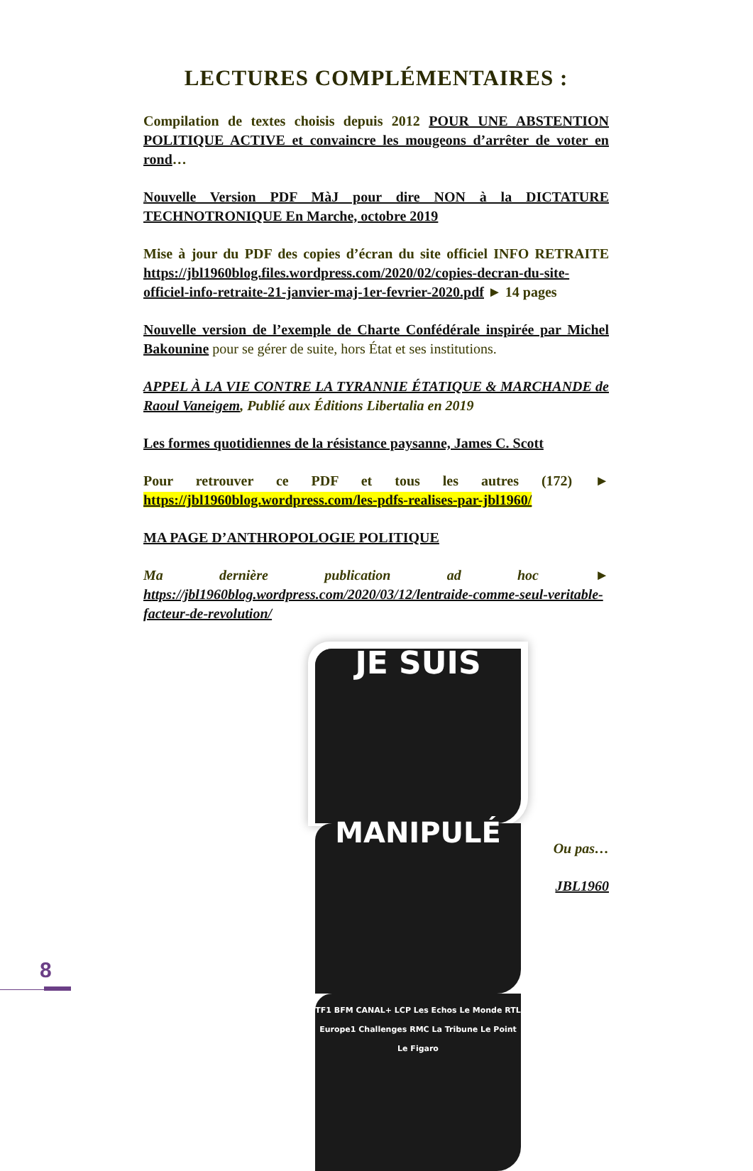LECTURES COMPLÉMENTAIRES :
Compilation de textes choisis depuis 2012 POUR UNE ABSTENTION POLITIQUE ACTIVE et convaincre les mougeons d’arrêter de voter en rond…
Nouvelle Version PDF MàJ pour dire NON à la DICTATURE TECHNOTRONIQUE En Marche, octobre 2019
Mise à jour du PDF des copies d’écran du site officiel INFO RETRAITE https://jbl1960blog.files.wordpress.com/2020/02/copies-decran-du-site-officiel-info-retraite-21-janvier-maj-1er-fevrier-2020.pdf ► 14 pages
Nouvelle version de l’exemple de Charte Confédérale inspirée par Michel Bakounine pour se gérer de suite, hors État et ses institutions.
APPEL À LA VIE CONTRE LA TYRANNIE ÉTATIQUE & MARCHANDE de Raoul Vaneigem, Publié aux Éditions Libertalia en 2019
Les formes quotidiennes de la résistance paysanne, James C. Scott
Pour retrouver ce PDF et tous les autres (172) ► https://jbl1960blog.wordpress.com/les-pdfs-realises-par-jbl1960/
MA PAGE D’ANTHROPOLOGIE POLITIQUE
Ma dernière publication ad hoc ► https://jbl1960blog.wordpress.com/2020/03/12/lentraide-comme-seul-veritable-facteur-de-revolution/
JE SUIS
MANIPULÉ
TF1 BFM CANAL+ LCP Les Echos Le Monde RTL Europe1 Challenges RMC La Tribune Le Point Le Figaro
Ou pas…
JBL1960
8